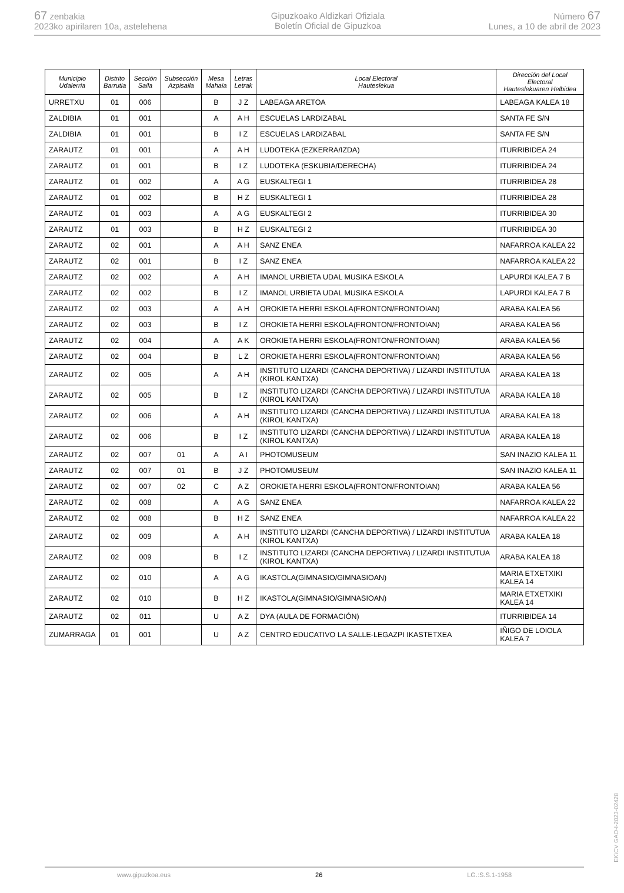67 zenbakia
2023ko apirilaren 10a, astelehena
Gipuzkoako Aldizkari Ofiziala
Boletín Oficial de Gipuzkoa
Número 67
Lunes, a 10 de abril de 2023
| Municipio Udalerria | Distrito Barrutia | Sección Saila | Subsección Azpisaila | Mesa Mahaia | Letras Letrak | Local Electoral Hauteslekua | Dirección del Local Electoral Hauteslekuaren Helbidea |
| --- | --- | --- | --- | --- | --- | --- | --- |
| URRETXU | 01 | 006 | | B | J Z | LABEAGA ARETOA | LABEAGA KALEA 18 |
| ZALDIBIA | 01 | 001 | | A | A H | ESCUELAS LARDIZABAL | SANTA FE S/N |
| ZALDIBIA | 01 | 001 | | B | I Z | ESCUELAS LARDIZABAL | SANTA FE S/N |
| ZARAUTZ | 01 | 001 | | A | A H | LUDOTEKA (EZKERRA/IZDA) | ITURRIBIDEA 24 |
| ZARAUTZ | 01 | 001 | | B | I Z | LUDOTEKA (ESKUBIA/DERECHA) | ITURRIBIDEA 24 |
| ZARAUTZ | 01 | 002 | | A | A G | EUSKALTEGI 1 | ITURRIBIDEA 28 |
| ZARAUTZ | 01 | 002 | | B | H Z | EUSKALTEGI 1 | ITURRIBIDEA 28 |
| ZARAUTZ | 01 | 003 | | A | A G | EUSKALTEGI 2 | ITURRIBIDEA 30 |
| ZARAUTZ | 01 | 003 | | B | H Z | EUSKALTEGI 2 | ITURRIBIDEA 30 |
| ZARAUTZ | 02 | 001 | | A | A H | SANZ ENEA | NAFARROA KALEA 22 |
| ZARAUTZ | 02 | 001 | | B | I Z | SANZ ENEA | NAFARROA KALEA 22 |
| ZARAUTZ | 02 | 002 | | A | A H | IMANOL URBIETA UDAL MUSIKA ESKOLA | LAPURDI KALEA 7 B |
| ZARAUTZ | 02 | 002 | | B | I Z | IMANOL URBIETA UDAL MUSIKA ESKOLA | LAPURDI KALEA 7 B |
| ZARAUTZ | 02 | 003 | | A | A H | OROKIETA HERRI ESKOLA(FRONTON/FRONTOIAN) | ARABA KALEA 56 |
| ZARAUTZ | 02 | 003 | | B | I Z | OROKIETA HERRI ESKOLA(FRONTON/FRONTOIAN) | ARABA KALEA 56 |
| ZARAUTZ | 02 | 004 | | A | A K | OROKIETA HERRI ESKOLA(FRONTON/FRONTOIAN) | ARABA KALEA 56 |
| ZARAUTZ | 02 | 004 | | B | L Z | OROKIETA HERRI ESKOLA(FRONTON/FRONTOIAN) | ARABA KALEA 56 |
| ZARAUTZ | 02 | 005 | | A | A H | INSTITUTO LIZARDI (CANCHA DEPORTIVA) / LIZARDI INSTITUTUA (KIROL KANTXA) | ARABA KALEA 18 |
| ZARAUTZ | 02 | 005 | | B | I Z | INSTITUTO LIZARDI (CANCHA DEPORTIVA) / LIZARDI INSTITUTUA (KIROL KANTXA) | ARABA KALEA 18 |
| ZARAUTZ | 02 | 006 | | A | A H | INSTITUTO LIZARDI (CANCHA DEPORTIVA) / LIZARDI INSTITUTUA (KIROL KANTXA) | ARABA KALEA 18 |
| ZARAUTZ | 02 | 006 | | B | I Z | INSTITUTO LIZARDI (CANCHA DEPORTIVA) / LIZARDI INSTITUTUA (KIROL KANTXA) | ARABA KALEA 18 |
| ZARAUTZ | 02 | 007 | 01 | A | A I | PHOTOMUSEUM | SAN INAZIO KALEA 11 |
| ZARAUTZ | 02 | 007 | 01 | B | J Z | PHOTOMUSEUM | SAN INAZIO KALEA 11 |
| ZARAUTZ | 02 | 007 | 02 | C | A Z | OROKIETA HERRI ESKOLA(FRONTON/FRONTOIAN) | ARABA KALEA 56 |
| ZARAUTZ | 02 | 008 | | A | A G | SANZ ENEA | NAFARROA KALEA 22 |
| ZARAUTZ | 02 | 008 | | B | H Z | SANZ ENEA | NAFARROA KALEA 22 |
| ZARAUTZ | 02 | 009 | | A | A H | INSTITUTO LIZARDI (CANCHA DEPORTIVA) / LIZARDI INSTITUTUA (KIROL KANTXA) | ARABA KALEA 18 |
| ZARAUTZ | 02 | 009 | | B | I Z | INSTITUTO LIZARDI (CANCHA DEPORTIVA) / LIZARDI INSTITUTUA (KIROL KANTXA) | ARABA KALEA 18 |
| ZARAUTZ | 02 | 010 | | A | A G | IKASTOLA(GIMNASIO/GIMNASIOAN) | MARIA ETXETXIKI KALEA 14 |
| ZARAUTZ | 02 | 010 | | B | H Z | IKASTOLA(GIMNASIO/GIMNASIOAN) | MARIA ETXETXIKI KALEA 14 |
| ZARAUTZ | 02 | 011 | | U | A Z | DYA (AULA DE FORMACIÓN) | ITURRIBIDEA 14 |
| ZUMARRAGA | 01 | 001 | | U | A Z | CENTRO EDUCATIVO LA SALLE-LEGAZPI IKASTETXEA | IÑIGO DE LOIOLA KALEA 7 |
EK\CV GAO-I-2023-02428
www.gipuzkoa.eus 26 LG.:S.S.1-1958